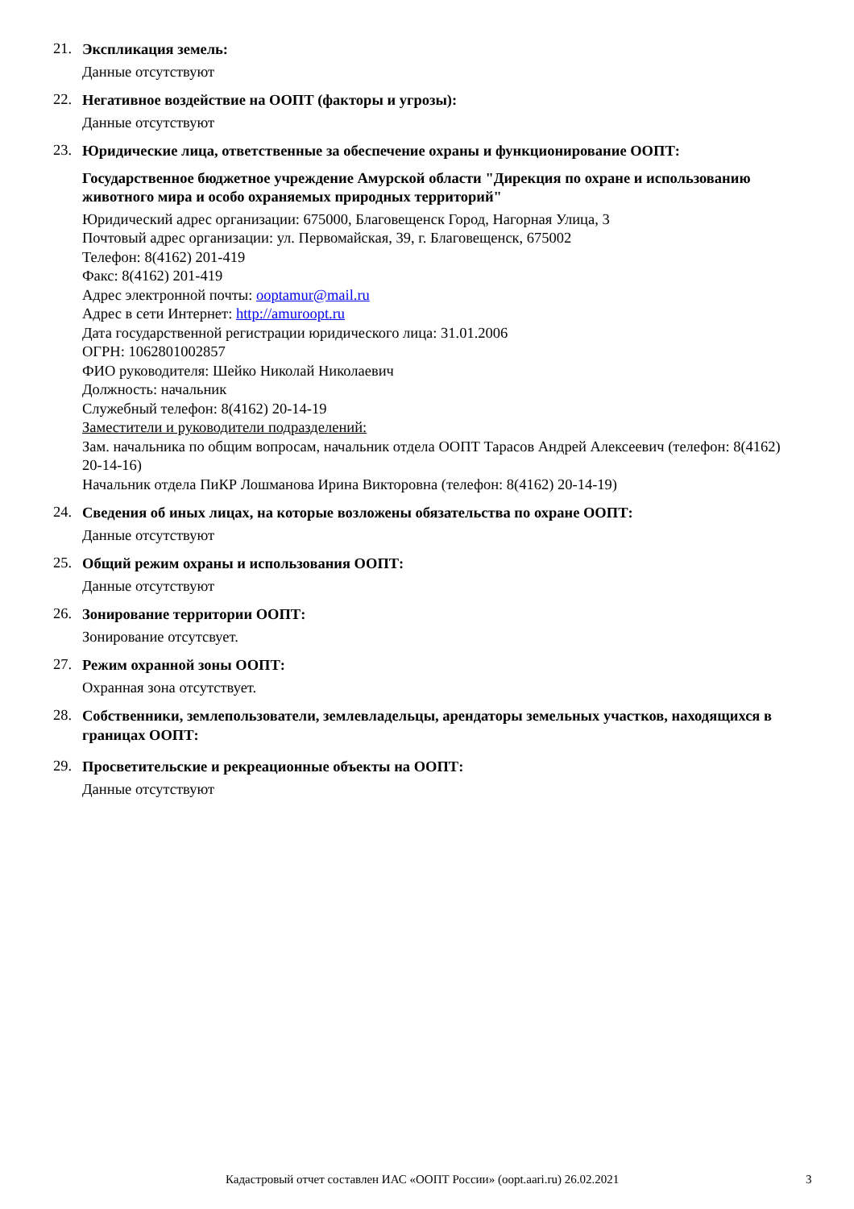21.
Экспликация земель:
Данные отсутствуют
22.
Негативное воздействие на ООПТ (факторы и угрозы):
Данные отсутствуют
23.
Юридические лица, ответственные за обеспечение охраны и функционирование ООПТ:
Государственное бюджетное учреждение Амурской области "Дирекция по охране и использованию животного мира и особо охраняемых природных территорий"
Юридический адрес организации: 675000, Благовещенск Город, Нагорная Улица, 3
Почтовый адрес организации: ул. Первомайская, 39, г. Благовещенск, 675002
Телефон: 8(4162) 201-419
Факс: 8(4162) 201-419
Адрес электронной почты: ooptamur@mail.ru
Адрес в сети Интернет: http://amuroopt.ru
Дата государственной регистрации юридического лица: 31.01.2006
ОГРН: 1062801002857
ФИО руководителя: Шейко Николай Николаевич
Должность: начальник
Служебный телефон: 8(4162) 20-14-19
Заместители и руководители подразделений:
Зам. начальника по общим вопросам, начальник отдела ООПТ Тарасов Андрей Алексеевич (телефон: 8(4162) 20-14-16)
Начальник отдела ПиКР Лошманова Ирина Викторовна (телефон: 8(4162) 20-14-19)
24.
Сведения об иных лицах, на которые возложены обязательства по охране ООПТ:
Данные отсутствуют
25.
Общий режим охраны и использования ООПТ:
Данные отсутствуют
26.
Зонирование территории ООПТ:
Зонирование отсутсвует.
27.
Режим охранной зоны ООПТ:
Охранная зона отсутствует.
28.
Собственники, землепользователи, землевладельцы, арендаторы земельных участков, находящихся в границах ООПТ:
29.
Просветительские и рекреационные объекты на ООПТ:
Данные отсутствуют
Кадастровый отчет составлен ИАС «ООПТ России» (oopt.aari.ru) 26.02.2021 3